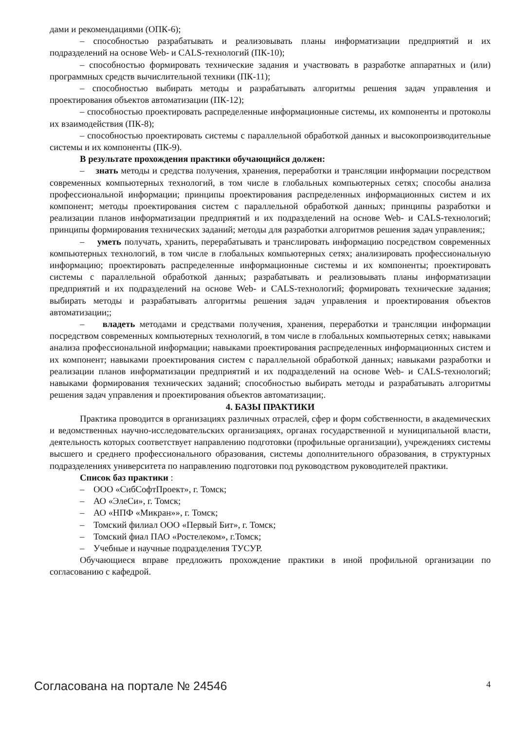дами и рекомендациями (ОПК-6);
– способностью разрабатывать и реализовывать планы информатизации предприятий и их подразделений на основе Web- и CALS-технологий (ПК-10);
– способностью формировать технические задания и участвовать в разработке аппаратных и (или) программных средств вычислительной техники (ПК-11);
– способностью выбирать методы и разрабатывать алгоритмы решения задач управления и проектирования объектов автоматизации (ПК-12);
– способностью проектировать распределенные информационные системы, их компоненты и протоколы их взаимодействия (ПК-8);
– способностью проектировать системы с параллельной обработкой данных и высокопроизводительные системы и их компоненты (ПК-9).
В результате прохождения практики обучающийся должен:
– знать методы и средства получения, хранения, переработки и трансляции информации посредством современных компьютерных технологий, в том числе в глобальных компьютерных сетях; способы анализа профессиональной информации; принципы проектирования распределенных информационных систем и их компонент; методы проектирования систем с параллельной обработкой данных; принципы разработки и реализации планов информатизации предприятий и их подразделений на основе Web- и CALS-технологий; принципы формирования технических заданий; методы для разработки алгоритмов решения задач управления;;
– уметь получать, хранить, перерабатывать и транслировать информацию посредством современных компьютерных технологий, в том числе в глобальных компьютерных сетях; анализировать профессиональную информацию; проектировать распределенные информационные системы и их компоненты; проектировать системы с параллельной обработкой данных; разрабатывать и реализовывать планы информатизации предприятий и их подразделений на основе Web- и CALS-технологий; формировать технические задания; выбирать методы и разрабатывать алгоритмы решения задач управления и проектирования объектов автоматизации;;
– владеть методами и средствами получения, хранения, переработки и трансляции информации посредством современных компьютерных технологий, в том числе в глобальных компьютерных сетях; навыками анализа профессиональной информации; навыками проектирования распределенных информационных систем и их компонент; навыками проектирования систем с параллельной обработкой данных; навыками разработки и реализации планов информатизации предприятий и их подразделений на основе Web- и CALS-технологий; навыками формирования технических заданий; способностью выбирать методы и разрабатывать алгоритмы решения задач управления и проектирования объектов автоматизации;.
4. БАЗЫ ПРАКТИКИ
Практика проводится в организациях различных отраслей, сфер и форм собственности, в академических и ведомственных научно-исследовательских организациях, органах государственной и муниципальной власти, деятельность которых соответствует направлению подготовки (профильные организации), учреждениях системы высшего и среднего профессионального образования, системы дополнительного образования, в структурных подразделениях университета по направлению подготовки под руководством руководителей практики.
Список баз практики :
– ООО «СибСофтПроект», г. Томск;
– АО «ЭлеСи», г. Томск;
– АО «НПФ «Микран»», г. Томск;
– Томский филиал ООО «Первый Бит», г. Томск;
– Томский фиал ПАО «Ростелеком», г.Томск;
– Учебные и научные подразделения ТУСУР.
Обучающиеся вправе предложить прохождение практики в иной профильной организации по согласованию с кафедрой.
Согласована на портале № 24546 4